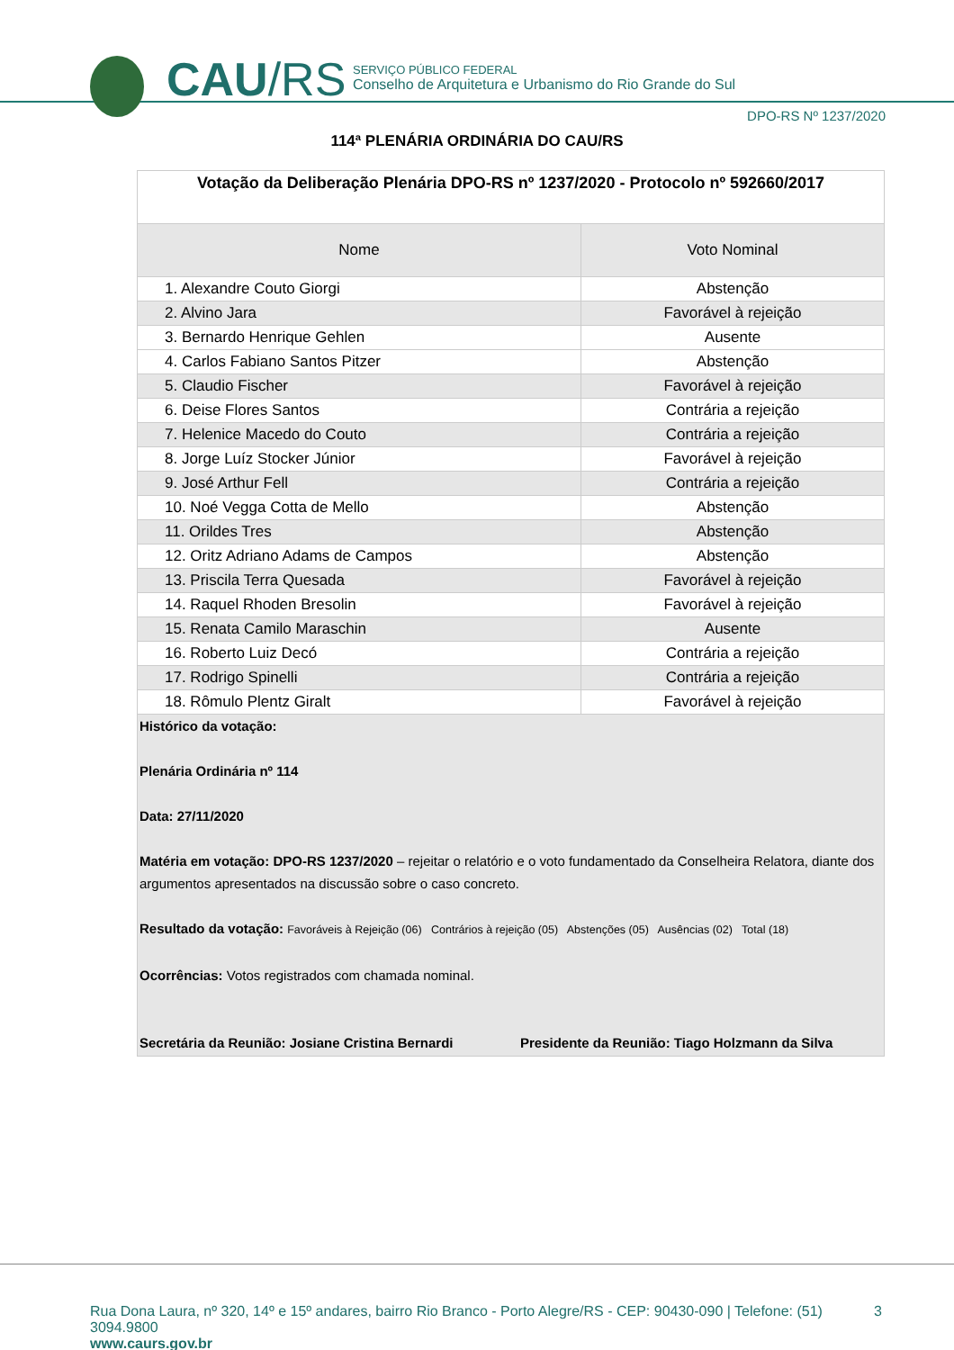CAU/RS
SERVIÇO PÚBLICO FEDERAL
Conselho de Arquitetura e Urbanismo do Rio Grande do Sul
DPO-RS Nº 1237/2020
114ª PLENÁRIA ORDINÁRIA DO CAU/RS
| Votação da Deliberação Plenária DPO-RS nº 1237/2020 - Protocolo nº 592660/2017 | |
| Nome | Voto Nominal |
| 1. Alexandre Couto Giorgi | Abstenção |
| 2. Alvino Jara | Favorável à rejeição |
| 3. Bernardo Henrique Gehlen | Ausente |
| 4. Carlos Fabiano Santos Pitzer | Abstenção |
| 5. Claudio Fischer | Favorável à rejeição |
| 6. Deise Flores Santos | Contrária a rejeição |
| 7. Helenice Macedo do Couto | Contrária a rejeição |
| 8. Jorge Luíz Stocker Júnior | Favorável à rejeição |
| 9. José Arthur Fell | Contrária a rejeição |
| 10. Noé Vegga Cotta de Mello | Abstenção |
| 11. Orildes Tres | Abstenção |
| 12. Oritz Adriano Adams de Campos | Abstenção |
| 13. Priscila Terra Quesada | Favorável à rejeição |
| 14. Raquel Rhoden Bresolin | Favorável à rejeição |
| 15. Renata Camilo Maraschin | Ausente |
| 16. Roberto Luiz Decó | Contrária a rejeição |
| 17. Rodrigo Spinelli | Contrária a rejeição |
| 18. Rômulo Plentz Giralt | Favorável à rejeição |
| Histórico da votação: Plenária Ordinária nº 114 Data: 27/11/2020 Matéria em votação: DPO-RS 1237/2020 – rejeitar o relatório e o voto fundamentado da Conselheira Relatora, diante dos argumentos apresentados na discussão sobre o caso concreto. Resultado da votação: Favoráveis à Rejeição (06) Contrários à rejeição (05) Abstenções (05) Ausências (02) Total (18) Ocorrências: Votos registrados com chamada nominal. Secretária da Reunião: Josiane Cristina Bernardi Presidente da Reunião: Tiago Holzmann da Silva | |
Rua Dona Laura, nº 320, 14º e 15º andares, bairro Rio Branco - Porto Alegre/RS - CEP: 90430-090 | Telefone: (51) 3094.9800 3
www.caurs.gov.br